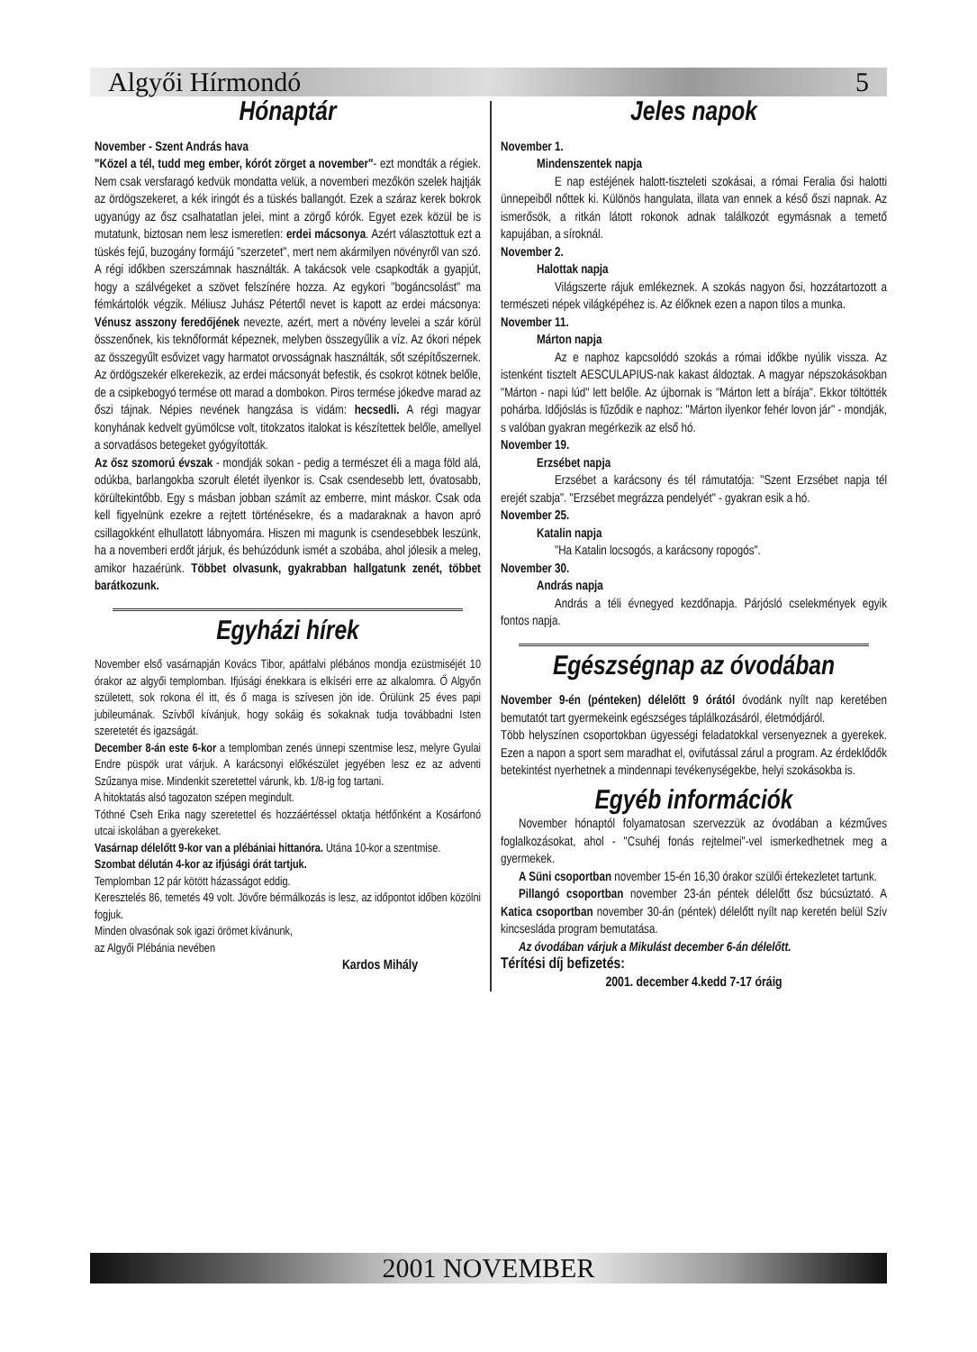Algyői Hírmondó 5
Hónaptár
November - Szent András hava
"Közel a tél, tudd meg ember, kórót zörget a november"- ezt mondták a régiek. Nem csak versfaragó kedvük mondatta velük, a novemberi mezőkön szelek hajtják az ördögszekeret, a kék iringót és a tüskés ballangót. Ezek a száraz kerek bokrok ugyanúgy az ősz csalhatatlan jelei, mint a zörgő kórók. Egyet ezek közül be is mutatunk, biztosan nem lesz ismeretlen: erdei mácsonya. Azért választottuk ezt a tüskés fejű, buzogány formájú "szerzetet", mert nem akármilyen növényről van szó. A régi időkben szerszámnak használták. A takácsok vele csapkodták a gyapjút, hogy a szálvégeket a szövet felszínére hozza. Az egykori "bogáncsolást" ma fémkártolók végzik. Méliusz Juhász Pétertől nevet is kapott az erdei mácsonya: Vénusz asszony feredőjének nevezte, azért, mert a növény levelei a szár körül összenőnek, kis teknőformát képeznek, melyben összegyűlik a víz. Az ókori népek az összegyűlt esővizet vagy harmatot orvosságnak használták, sőt szépítőszernek. Az ördögszekér elkerekezik, az erdei mácsonyát befestik, és csokrot kötnek belőle, de a csipkebogyó termése ott marad a dombokon. Piros termése jókedve marad az őszi tájnak. Népies nevének hangzása is vidám: hecsedli. A régi magyar konyhának kedvelt gyümölcse volt, titokzatos italokat is készítettek belőle, amellyel a sorvadásos betegeket gyógyították.
Az ősz szomorú évszak - mondják sokan - pedig a természet éli a maga föld alá, odúkba, barlangokba szorult életét ilyenkor is. Csak csendesebb lett, óvatosabb, körültekintőbb. Egy s másban jobban számít az emberre, mint máskor. Csak oda kell figyelnünk ezekre a rejtett történésekre, és a madaraknak a havon apró csillagokként elhullatott lábnyomára. Hiszen mi magunk is csendesebbek leszünk, ha a novemberi erdőt járjuk, és behúzódunk ismét a szobába, ahol jólesik a meleg, amikor hazaérünk. Többet olvasunk, gyakrabban hallgatunk zenét, többet barátkozunk.
Egyházi hírek
November első vasárnapján Kovács Tibor, apátfalvi plébános mondja ezüstmiséjét 10 órakor az algyői templomban. Ifjúsági énekkara is elkíséri erre az alkalomra. Ő Algyőn született, sok rokona él itt, és ő maga is szívesen jön ide. Örülünk 25 éves papi jubileumának. Szívből kívánjuk, hogy sokáig és sokaknak tudja továbbadni Isten szeretetét és igazságát.
December 8-án este 6-kor a templomban zenés ünnepi szentmise lesz, melyre Gyulai Endre püspök urat várjuk. A karácsonyi előkészület jegyében lesz ez az adventi Szűzanya mise. Mindenkit szeretettel várunk, kb. 1/8-ig fog tartani.
A hitoktatás alsó tagozaton szépen megindult.
Tóthné Cseh Erika nagy szeretettel és hozzáértéssel oktatja hétfőnként a Kosárfonó utcai iskolában a gyerekeket.
Vasárnap délelőtt 9-kor van a plébániai hittanóra. Utána 10-kor a szentmise.
Szombat délután 4-kor az ifjúsági órát tartjuk.
Templomban 12 pár kötött házasságot eddig.
Keresztelés 86, temetés 49 volt. Jövőre bérmálkozás is lesz, az időpontot időben közölni fogjuk.
Minden olvasónak sok igazi örömet kívánunk,
az Algyői Plébánia nevében
Kardos Mihály
Jeles napok
November 1.
Mindenszentek napja
E nap estéjének halott-tiszteleti szokásai, a római Feralia ősi halotti ünnepeiből nőttek ki. Különös hangulata, illata van ennek a késő őszi napnak. Az ismerősök, a ritkán látott rokonok adnak találkozót egymásnak a temető kapujában, a síroknál.
November 2.
Halottak napja
Világszerte rájuk emlékeznek. A szokás nagyon ősi, hozzátartozott a természeti népek világképéhez is. Az élőknek ezen a napon tilos a munka.
November 11.
Márton napja
Az e naphoz kapcsolódó szokás a római időkbe nyúlik vissza. Az istenként tisztelt AESCULAPIUS-nak kakast áldoztak. A magyar népszokásokban "Márton - napi lúd" lett belőle. Az újbornak is "Márton lett a bírája". Ekkor töltötték pohárba. Időjóslás is fűződik e naphoz: "Márton ilyenkor fehér lovon jár" - mondják, s valóban gyakran megérkezik az első hó.
November 19.
Erzsébet napja
Erzsébet a karácsony és tél rámutatója: "Szent Erzsébet napja tél erejét szabja". "Erzsébet megrázza pendelyét" - gyakran esik a hó.
November 25.
Katalin napja
"Ha Katalin locsogós, a karácsony ropogós".
November 30.
András napja
András a téli évnegyed kezdőnapja. Párjósló cselekmények egyik fontos napja.
Egészségnap az óvodában
November 9-én (pénteken) délelőtt 9 órától óvodánk nyílt nap keretében bemutatót tart gyermekeink egészséges táplálkozásáról, életmódjáról.
Több helyszínen csoportokban ügyességi feladatokkal versenyeznek a gyerekek. Ezen a napon a sport sem maradhat el, ovifutással zárul a program. Az érdeklődők betekintést nyerhetnek a mindennapi tevékenységekbe, helyi szokásokba is.
Egyéb információk
November hónaptól folyamatosan szervezzük az óvodában a kézműves foglalkozásokat, ahol - "Csuhéj fonás rejtelmei"-vel ismerkedhetnek meg a gyermekek.
A Süni csoportban november 15-én 16,30 órakor szülői értekezletet tartunk.
Pillangó csoportban november 23-án péntek délelőtt ősz búcsúztató. A Katica csoportban november 30-án (péntek) délelőtt nyílt nap keretén belül Szív kincsesláda program bemutatása.
Az óvodában várjuk a Mikulást december 6-án délelőtt.
Térítési díj befizetés:
2001. december 4.kedd 7-17 óráig
2001 NOVEMBER